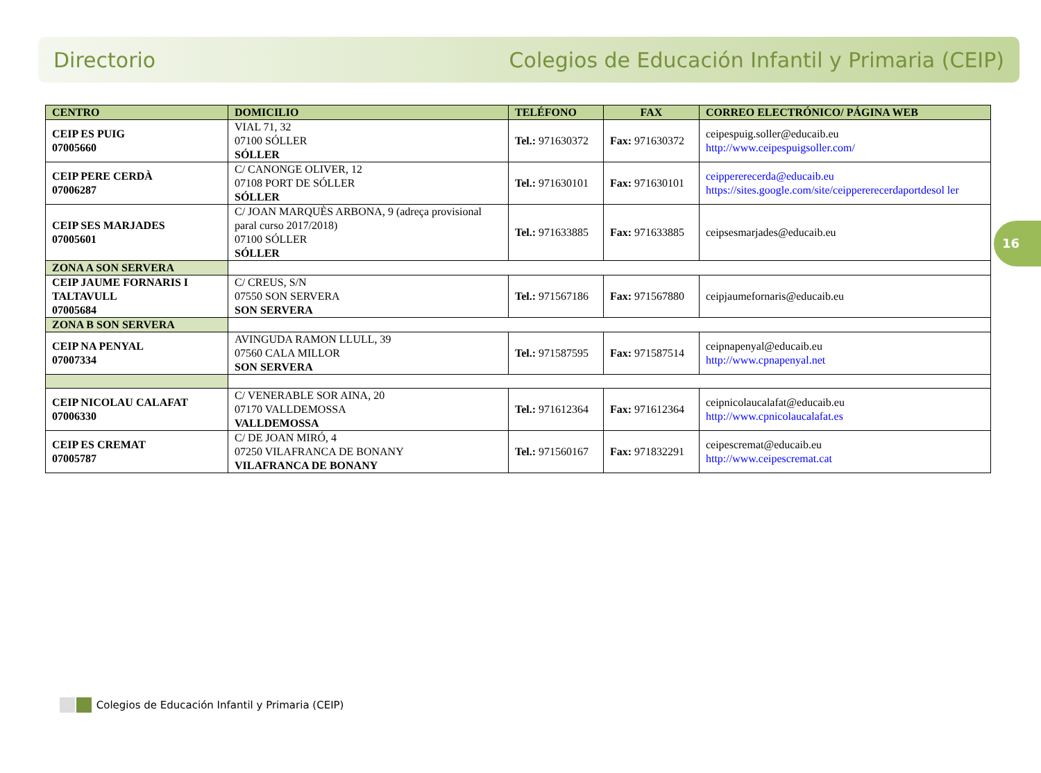Directorio Colegios de Educación Infantil y Primaria (CEIP)
| CENTRO | DOMICILIO | TELÉFONO | FAX | CORREO ELECTRÓNICO/ PÁGINA WEB |
| --- | --- | --- | --- | --- |
| CEIP ES PUIG 07005660 | VIAL 71, 32 07100 SÓLLER SÓLLER | Tel.: 971630372 | Fax: 971630372 | ceipespuig.soller@educaib.eu http://www.ceipespuigsoller.com/ |
| CEIP PERE CERDÀ 07006287 | C/ CANONGE OLIVER, 12 07108 PORT DE SÓLLER SÓLLER | Tel.: 971630101 | Fax: 971630101 | ceippererecerda@educaib.eu https://sites.google.com/site/ceippererecerdaportdesol ler |
| CEIP SES MARJADES 07005601 | C/ JOAN MARQUÈS ARBONA, 9 (adreça provisional paral curso 2017/2018) 07100 SÓLLER SÓLLER | Tel.: 971633885 | Fax: 971633885 | ceipsesmarjades@educaib.eu |
| ZONA A SON SERVERA | | | | |
| CEIP JAUME FORNARIS I TALTAVULL 07005684 | C/ CREUS, S/N 07550 SON SERVERA SON SERVERA | Tel.: 971567186 | Fax: 971567880 | ceipjaumefornaris@educaib.eu |
| ZONA B SON SERVERA | | | | |
| CEIP NA PENYAL 07007334 | AVINGUDA RAMON LLULL, 39 07560 CALA MILLOR SON SERVERA | Tel.: 971587595 | Fax: 971587514 | ceipnapenyal@educaib.eu http://www.cpnapenyal.net |
| CEIP NICOLAU CALAFAT 07006330 | C/ VENERABLE SOR AINA, 20 07170 VALLDEMOSSA VALLDEMOSSA | Tel.: 971612364 | Fax: 971612364 | ceipnicolaucalafat@educaib.eu http://www.cpnicolaucalafat.es |
| CEIP ES CREMAT 07005787 | C/ DE JOAN MIRÓ, 4 07250 VILAFRANCA DE BONANY VILAFRANCA DE BONANY | Tel.: 971560167 | Fax: 971832291 | ceipescremat@educaib.eu http://www.ceipescremat.cat |
16
Colegios de Educación Infantil y Primaria (CEIP)